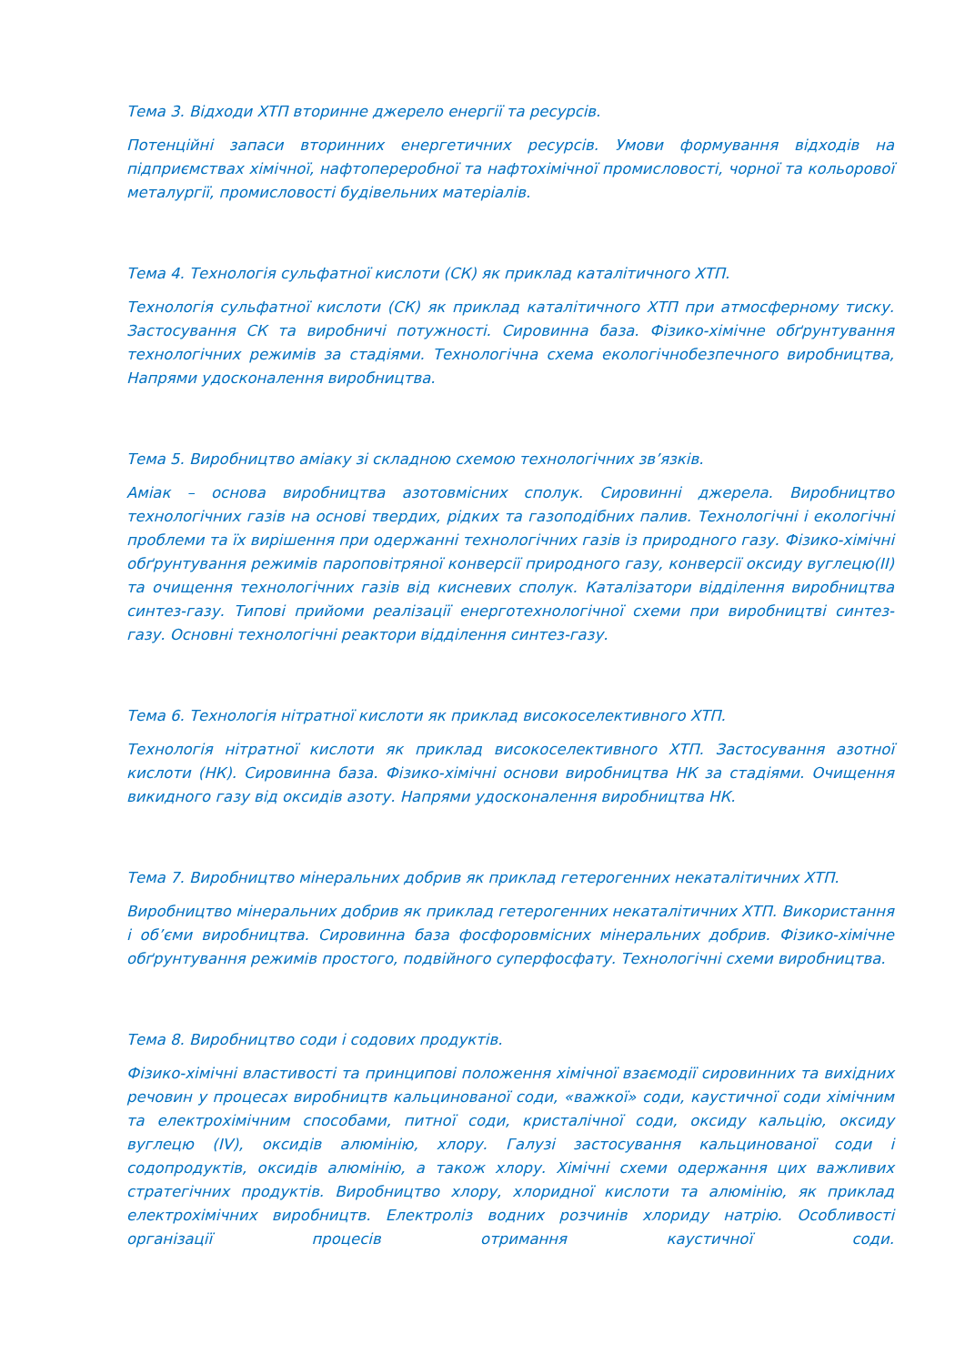Тема 3. Відходи ХТП вторинне джерело енергії та ресурсів.
Потенційні запаси вторинних енергетичних ресурсів. Умови формування відходів на підприємствах хімічної, нафтопереробної та нафтохімічної промисловості, чорної та кольорової металургії, промисловості будівельних матеріалів.
Тема 4. Технологія сульфатної кислоти (СК) як приклад каталітичного ХТП.
Технологія сульфатної кислоти (СК) як приклад каталітичного ХТП при атмосферному тиску. Застосування СК та виробничі потужності. Сировинна база. Фізико-хімічне обґрунтування технологічних режимів за стадіями. Технологічна схема екологічнобезпечного виробництва, Напрями удосконалення виробництва.
Тема 5. Виробництво аміаку зі складною схемою технологічних зв’язків.
Аміак – основа виробництва азотовмісних сполук. Сировинні джерела. Виробництво технологічних газів на основі твердих, рідких та газоподібних палив. Технологічні і екологічні проблеми та їх вирішення при одержанні технологічних газів із природного газу. Фізико-хімічні обґрунтування режимів пароповітряної конверсії природного газу, конверсії оксиду вуглецю(II) та очищення технологічних газів від кисневих сполук. Каталізатори відділення виробництва синтез-газу. Типові прийоми реалізації енерготехнологічної схеми при виробництві синтез-газу. Основні технологічні реактори відділення синтез-газу.
Тема 6. Технологія нітратної кислоти як приклад високоселективного ХТП.
Технологія нітратної кислоти як приклад високоселективного ХТП. Застосування азотної кислоти (НК). Сировинна база. Фізико-хімічні основи виробництва НК за стадіями. Очищення викидного газу від оксидів азоту. Напрями удосконалення виробництва НК.
Тема 7. Виробництво мінеральних добрив як приклад гетерогенних некаталітичних ХТП.
Виробництво мінеральних добрив як приклад гетерогенних некаталітичних ХТП. Використання і об’єми виробництва. Сировинна база фосфоровмісних мінеральних добрив. Фізико-хімічне обґрунтування режимів простого, подвійного суперфосфату. Технологічні схеми виробництва.
Тема 8. Виробництво соди і содових продуктів.
Фізико-хімічні властивості та принципові положення хімічної взаємодії сировинних та вихідних речовин у процесах виробництв кальцинованої соди, «важкої» соди, каустичної соди хімічним та електрохімічним способами, питної соди, кристалічної соди, оксиду кальцію, оксиду вуглецю (IV), оксидів алюмінію, хлору. Галузі застосування кальцинованої соди і содопродуктів, оксидів алюмінію, а також хлору. Хімічні схеми одержання цих важливих стратегічних продуктів. Виробництво хлору, хлоридної кислоти та алюмінію, як приклад електрохімічних виробництв. Електроліз водних розчинів хлориду натрію. Особливості організації процесів отримання каустичної соди.